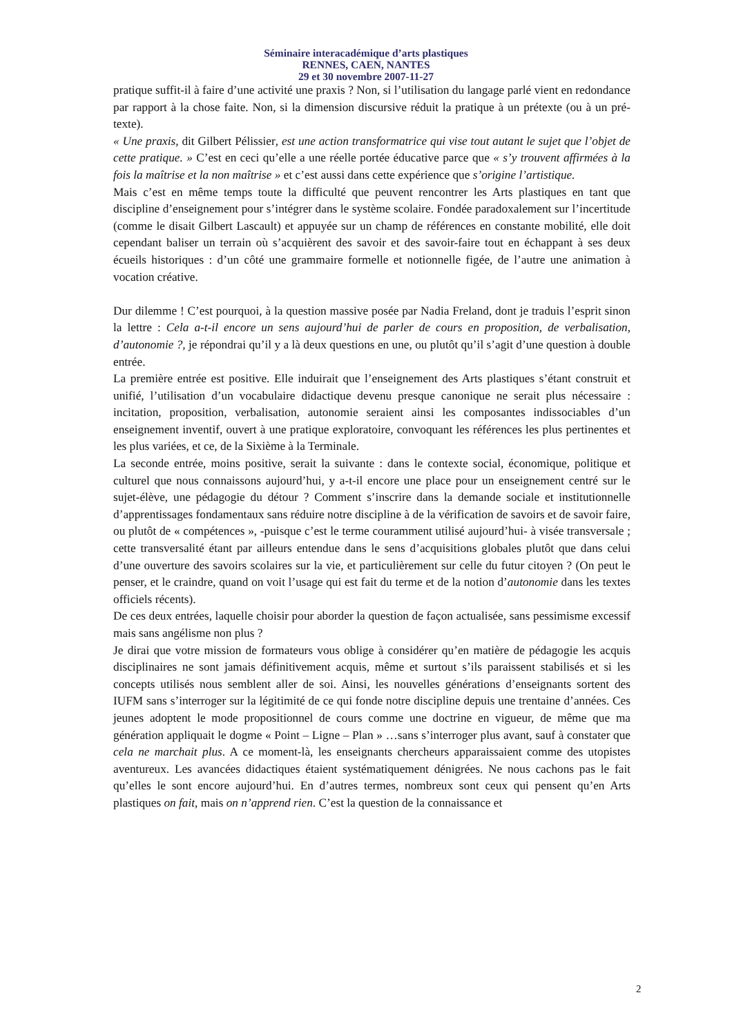Séminaire interacadémique d’arts plastiques
RENNES, CAEN, NANTES
29 et 30 novembre 2007-11-27
pratique suffit-il à faire d’une activité une praxis ? Non, si l’utilisation du langage parlé vient en redondance par rapport à la chose faite. Non, si la dimension discursive réduit la pratique à un prétexte (ou à un pré-texte).
« Une praxis, dit Gilbert Pélissier, est une action transformatrice qui vise tout autant le sujet que l’objet de cette pratique. » C’est en ceci qu’elle a une réelle portée éducative parce que « s’y trouvent affirmées à la fois la maîtrise et la non maîtrise » et c’est aussi dans cette expérience que s’origine l’artistique.
Mais c’est en même temps toute la difficulté que peuvent rencontrer les Arts plastiques en tant que discipline d’enseignement pour s’intégrer dans le système scolaire. Fondée paradoxalement sur l’incertitude (comme le disait Gilbert Lascault) et appuyée sur un champ de références en constante mobilité, elle doit cependant baliser un terrain où s’acquièrent des savoir et des savoir-faire tout en échappant à ses deux écueils historiques : d’un côté une grammaire formelle et notionnelle figée, de l’autre une animation à vocation créative.
Dur dilemme ! C’est pourquoi, à la question massive posée par Nadia Freland, dont je traduis l’esprit sinon la lettre : Cela a-t-il encore un sens aujourd’hui de parler de cours en proposition, de verbalisation, d’autonomie ?, je répondrai qu’il y a là deux questions en une, ou plutôt qu’il s’agit d’une question à double entrée.
La première entrée est positive. Elle induirait que l’enseignement des Arts plastiques s’étant construit et unifié, l’utilisation d’un vocabulaire didactique devenu presque canonique ne serait plus nécessaire : incitation, proposition, verbalisation, autonomie seraient ainsi les composantes indissociables d’un enseignement inventif, ouvert à une pratique exploratoire, convoquant les références les plus pertinentes et les plus variées, et ce, de la Sixième à la Terminale.
La seconde entrée, moins positive, serait la suivante : dans le contexte social, économique, politique et culturel que nous connaissons aujourd’hui, y a-t-il encore une place pour un enseignement centré sur le sujet-élève, une pédagogie du détour ? Comment s’inscrire dans la demande sociale et institutionnelle d’apprentissages fondamentaux sans réduire notre discipline à de la vérification de savoirs et de savoir faire, ou plutôt de « compétences », -puisque c’est le terme couramment utilisé aujourd’hui- à visée transversale ; cette transversalité étant par ailleurs entendue dans le sens d’acquisitions globales plutôt que dans celui d’une ouverture des savoirs scolaires sur la vie, et particulièrement sur celle du futur citoyen ? (On peut le penser, et le craindre, quand on voit l’usage qui est fait du terme et de la notion d’autonomie dans les textes officiels récents).
De ces deux entrées, laquelle choisir pour aborder la question de façon actualisée, sans pessimisme excessif mais sans angélisme non plus ?
Je dirai que votre mission de formateurs vous oblige à considérer qu’en matière de pédagogie les acquis disciplinaires ne sont jamais définitivement acquis, même et surtout s’ils paraissent stabilisés et si les concepts utilisés nous semblent aller de soi. Ainsi, les nouvelles générations d’enseignants sortent des IUFM sans s’interroger sur la légitimité de ce qui fonde notre discipline depuis une trentaine d’années. Ces jeunes adoptent le mode propositionnel de cours comme une doctrine en vigueur, de même que ma génération appliquait le dogme « Point – Ligne – Plan » …sans s’interroger plus avant, sauf à constater que cela ne marchait plus. A ce moment-là, les enseignants chercheurs apparaissaient comme des utopistes aventureux. Les avancées didactiques étaient systématiquement dénigrées. Ne nous cachons pas le fait qu’elles le sont encore aujourd’hui. En d’autres termes, nombreux sont ceux qui pensent qu’en Arts plastiques on fait, mais on n’apprend rien. C’est la question de la connaissance et
2